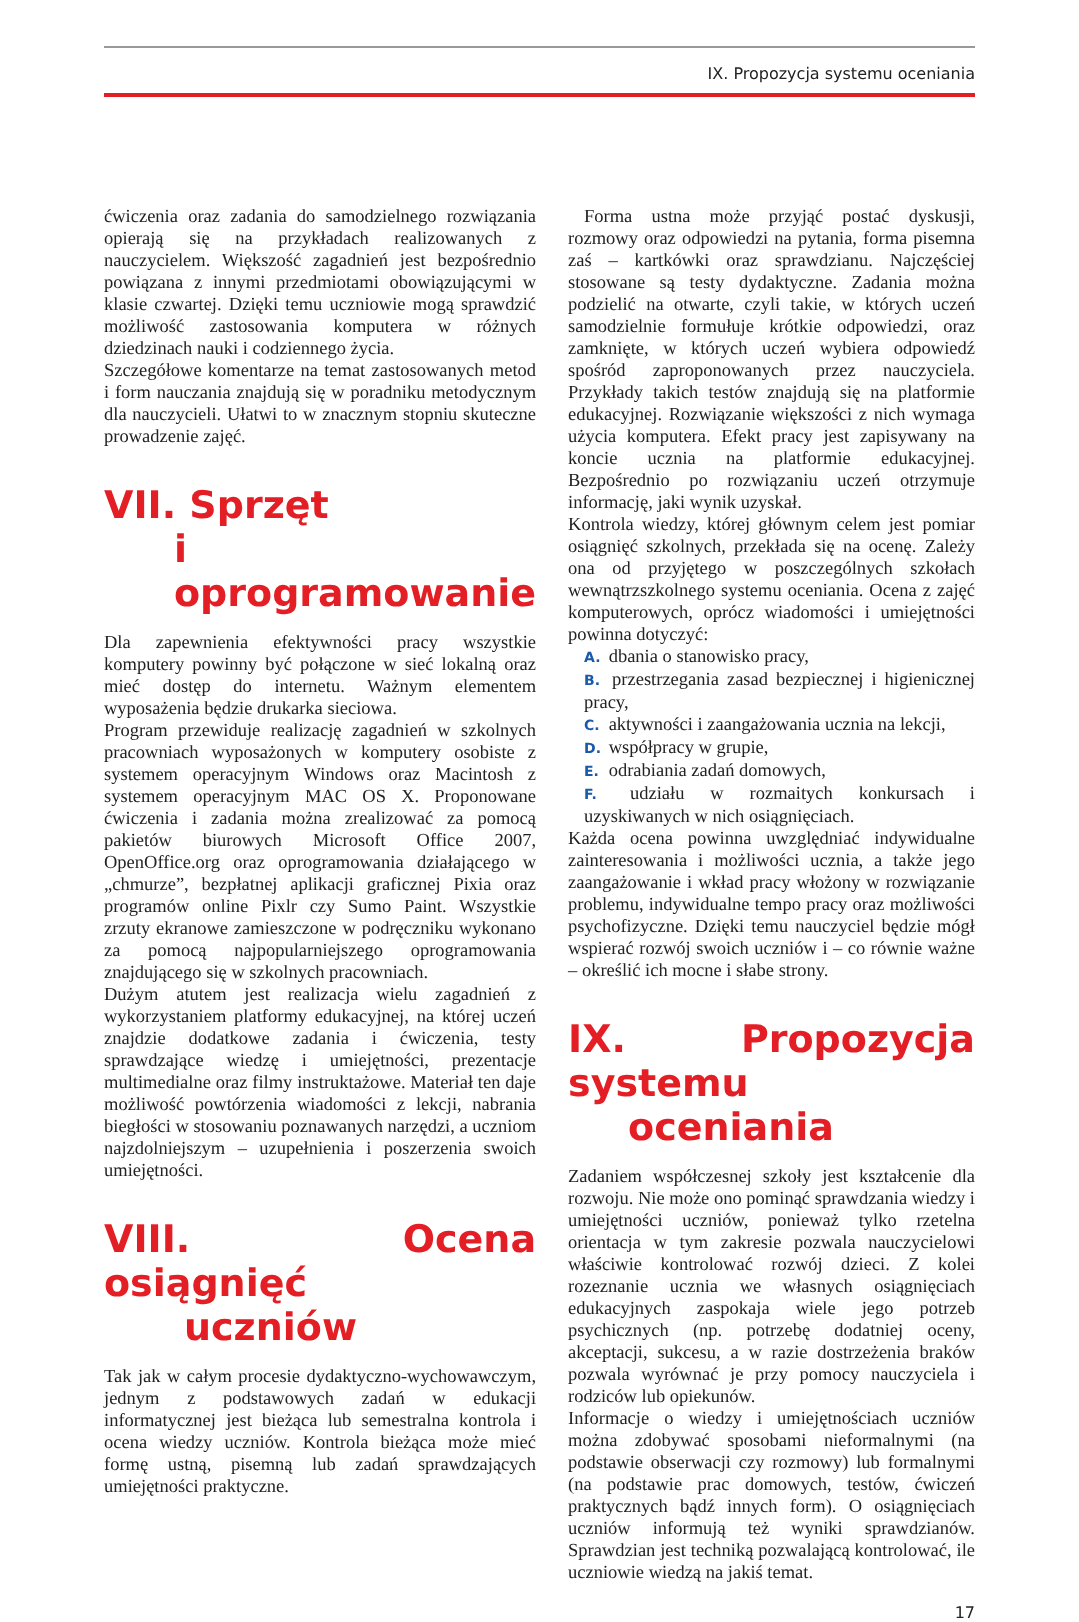IX. Propozycja systemu oceniania
ćwiczenia oraz zadania do samodzielnego rozwiązania opierają się na przykładach realizowanych z nauczycielem. Większość zagadnień jest bezpośrednio powiązana z innymi przedmiotami obowiązującymi w klasie czwartej. Dzięki temu uczniowie mogą sprawdzić możliwość zastosowania komputera w różnych dziedzinach nauki i codziennego życia.
Szczegółowe komentarze na temat zastosowanych metod i form nauczania znajdują się w poradniku metodycznym dla nauczycieli. Ułatwi to w znacznym stopniu skuteczne prowadzenie zajęć.
VII. Sprzęt
i oprogramowanie
Dla zapewnienia efektywności pracy wszystkie komputery powinny być połączone w sieć lokalną oraz mieć dostęp do internetu. Ważnym elementem wyposażenia będzie drukarka sieciowa.
Program przewiduje realizację zagadnień w szkolnych pracowniach wyposażonych w komputery osobiste z systemem operacyjnym Windows oraz Macintosh z systemem operacyjnym MAC OS X. Proponowane ćwiczenia i zadania można zrealizować za pomocą pakietów biurowych Microsoft Office 2007, OpenOffice.org oraz oprogramowania działającego w „chmurze”, bezpłatnej aplikacji graficznej Pixia oraz programów online Pixlr czy Sumo Paint. Wszystkie zrzuty ekranowe zamieszczone w podręczniku wykonano za pomocą najpopularniejszego oprogramowania znajdującego się w szkolnych pracowniach.
Dużym atutem jest realizacja wielu zagadnień z wykorzystaniem platformy edukacyjnej, na której uczeń znajdzie dodatkowe zadania i ćwiczenia, testy sprawdzające wiedzę i umiejętności, prezentacje multimedialne oraz filmy instruktażowe. Materiał ten daje możliwość powtórzenia wiadomości z lekcji, nabrania biegłości w stosowaniu poznawanych narzędzi, a uczniom najzdolniejszym – uzupełnienia i poszerzenia swoich umiejętności.
VIII. Ocena osiągnięć
uczniów
Tak jak w całym procesie dydaktyczno-wychowawczym, jednym z podstawowych zadań w edukacji informatycznej jest bieżąca lub semestralna kontrola i ocena wiedzy uczniów. Kontrola bieżąca może mieć formę ustną, pisemną lub zadań sprawdzających umiejętności praktyczne.
Forma ustna może przyjąć postać dyskusji, rozmowy oraz odpowiedzi na pytania, forma pisemna zaś – kartkówki oraz sprawdzianu. Najczęściej stosowane są testy dydaktyczne. Zadania można podzielić na otwarte, czyli takie, w których uczeń samodzielnie formułuje krótkie odpowiedzi, oraz zamknięte, w których uczeń wybiera odpowiedź spośród zaproponowanych przez nauczyciela. Przykłady takich testów znajdują się na platformie edukacyjnej. Rozwiązanie większości z nich wymaga użycia komputera. Efekt pracy jest zapisywany na koncie ucznia na platformie edukacyjnej. Bezpośrednio po rozwiązaniu uczeń otrzymuje informację, jaki wynik uzyskał.
Kontrola wiedzy, której głównym celem jest pomiar osiągnięć szkolnych, przekłada się na ocenę. Zależy ona od przyjętego w poszczególnych szkołach wewnątrzszkolnego systemu oceniania. Ocena z zajęć komputerowych, oprócz wiadomości i umiejętności powinna dotyczyć:
A. dbania o stanowisko pracy,
B. przestrzegania zasad bezpiecznej i higienicznej pracy,
C. aktywności i zaangażowania ucznia na lekcji,
D. współpracy w grupie,
E. odrabiania zadań domowych,
F. udziału w rozmaitych konkursach i uzyskiwanych w nich osiągnięciach.
Każda ocena powinna uwzględniać indywidualne zainteresowania i możliwości ucznia, a także jego zaangażowanie i wkład pracy włożony w rozwiązanie problemu, indywidualne tempo pracy oraz możliwości psychofizyczne. Dzięki temu nauczyciel będzie mógł wspierać rozwój swoich uczniów i – co równie ważne – określić ich mocne i słabe strony.
IX. Propozycja systemu
oceniania
Zadaniem współczesnej szkoły jest kształcenie dla rozwoju. Nie może ono pominąć sprawdzania wiedzy i umiejętności uczniów, ponieważ tylko rzetelna orientacja w tym zakresie pozwala nauczycielowi właściwie kontrolować rozwój dzieci. Z kolei rozeznanie ucznia we własnych osiągnięciach edukacyjnych zaspokaja wiele jego potrzeb psychicznych (np. potrzebę dodatniej oceny, akceptacji, sukcesu, a w razie dostrzeżenia braków pozwala wyrównać je przy pomocy nauczyciela i rodziców lub opiekunów.
Informacje o wiedzy i umiejętnościach uczniów można zdobywać sposobami nieformalnymi (na podstawie obserwacji czy rozmowy) lub formalnymi (na podstawie prac domowych, testów, ćwiczeń praktycznych bądź innych form). O osiągnięciach uczniów informują też wyniki sprawdzianów. Sprawdzian jest techniką pozwalającą kontrolować, ile uczniowie wiedzą na jakiś temat.
17